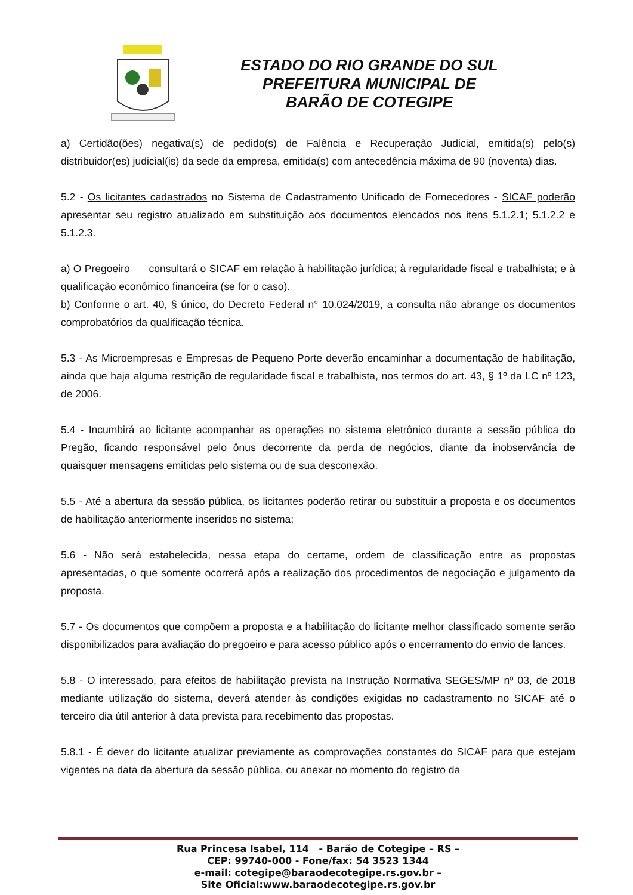ESTADO DO RIO GRANDE DO SUL
PREFEITURA MUNICIPAL DE
BARÃO DE COTEGIPE
a) Certidão(ões) negativa(s) de pedido(s) de Falência e Recuperação Judicial, emitida(s) pelo(s) distribuidor(es) judicial(is) da sede da empresa, emitida(s) com antecedência máxima de 90 (noventa) dias.
5.2 - Os licitantes cadastrados no Sistema de Cadastramento Unificado de Fornecedores - SICAF poderão apresentar seu registro atualizado em substituição aos documentos elencados nos itens 5.1.2.1; 5.1.2.2 e 5.1.2.3.
a) O Pregoeiro consultará o SICAF em relação à habilitação jurídica; à regularidade fiscal e trabalhista; e à qualificação econômico financeira (se for o caso).
b) Conforme o art. 40, § único, do Decreto Federal n° 10.024/2019, a consulta não abrange os documentos comprobatórios da qualificação técnica.
5.3 - As Microempresas e Empresas de Pequeno Porte deverão encaminhar a documentação de habilitação, ainda que haja alguma restrição de regularidade fiscal e trabalhista, nos termos do art. 43, § 1º da LC nº 123, de 2006.
5.4 - Incumbirá ao licitante acompanhar as operações no sistema eletrônico durante a sessão pública do Pregão, ficando responsável pelo ônus decorrente da perda de negócios, diante da inobservância de quaisquer mensagens emitidas pelo sistema ou de sua desconexão.
5.5 - Até a abertura da sessão pública, os licitantes poderão retirar ou substituir a proposta e os documentos de habilitação anteriormente inseridos no sistema;
5.6 - Não será estabelecida, nessa etapa do certame, ordem de classificação entre as propostas apresentadas, o que somente ocorrerá após a realização dos procedimentos de negociação e julgamento da proposta.
5.7 - Os documentos que compõem a proposta e a habilitação do licitante melhor classificado somente serão disponibilizados para avaliação do pregoeiro e para acesso público após o encerramento do envio de lances.
5.8 - O interessado, para efeitos de habilitação prevista na Instrução Normativa SEGES/MP nº 03, de 2018 mediante utilização do sistema, deverá atender às condições exigidas no cadastramento no SICAF até o terceiro dia útil anterior à data prevista para recebimento das propostas.
5.8.1 - É dever do licitante atualizar previamente as comprovações constantes do SICAF para que estejam vigentes na data da abertura da sessão pública, ou anexar no momento do registro da
Rua Princesa Isabel, 114 - Barão de Cotegipe – RS –
CEP: 99740-000 - Fone/fax: 54 3523 1344
e-mail: cotegipe@baraodecotegipe.rs.gov.br –
Site Oficial:www.baraodecotegipe.rs.gov.br